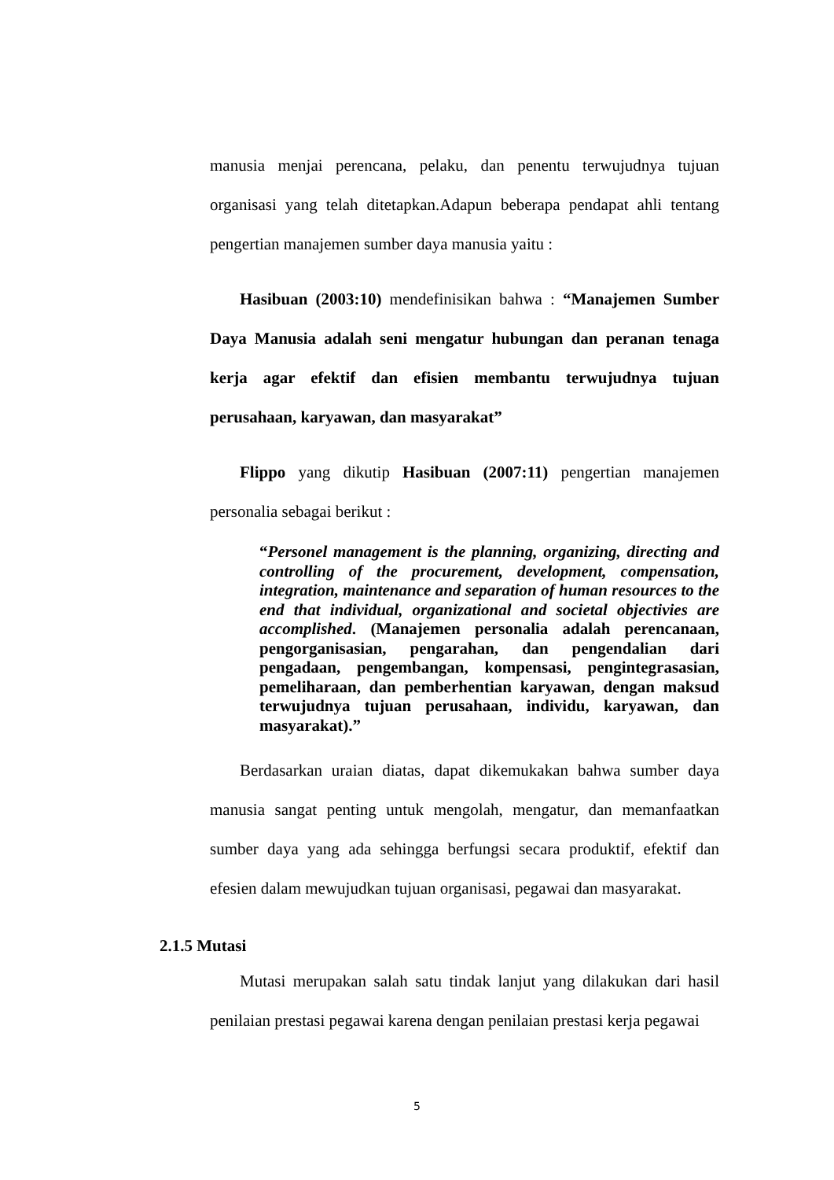manusia menjai perencana, pelaku, dan penentu terwujudnya tujuan organisasi yang telah ditetapkan.Adapun beberapa pendapat ahli tentang pengertian manajemen sumber daya manusia yaitu :
Hasibuan (2003:10) mendefinisikan bahwa : “Manajemen Sumber Daya Manusia adalah seni mengatur hubungan dan peranan tenaga kerja agar efektif dan efisien membantu terwujudnya tujuan perusahaan, karyawan, dan masyarakat”
Flippo yang dikutip Hasibuan (2007:11) pengertian manajemen personalia sebagai berikut :
“Personel management is the planning, organizing, directing and controlling of the procurement, development, compensation, integration, maintenance and separation of human resources to the end that individual, organizational and societal objectivies are accomplished. (Manajemen personalia adalah perencanaan, pengorganisasian, pengarahan, dan pengendalian dari pengadaan, pengembangan, kompensasi, pengintegrasasian, pemeliharaan, dan pemberhentian karyawan, dengan maksud terwujudnya tujuan perusahaan, individu, karyawan, dan masyarakat).”
Berdasarkan uraian diatas, dapat dikemukakan bahwa sumber daya manusia sangat penting untuk mengolah, mengatur, dan memanfaatkan sumber daya yang ada sehingga berfungsi secara produktif, efektif dan efesien dalam mewujudkan tujuan organisasi, pegawai dan masyarakat.
2.1.5 Mutasi
Mutasi merupakan salah satu tindak lanjut yang dilakukan dari hasil penilaian prestasi pegawai karena dengan penilaian prestasi kerja pegawai
5